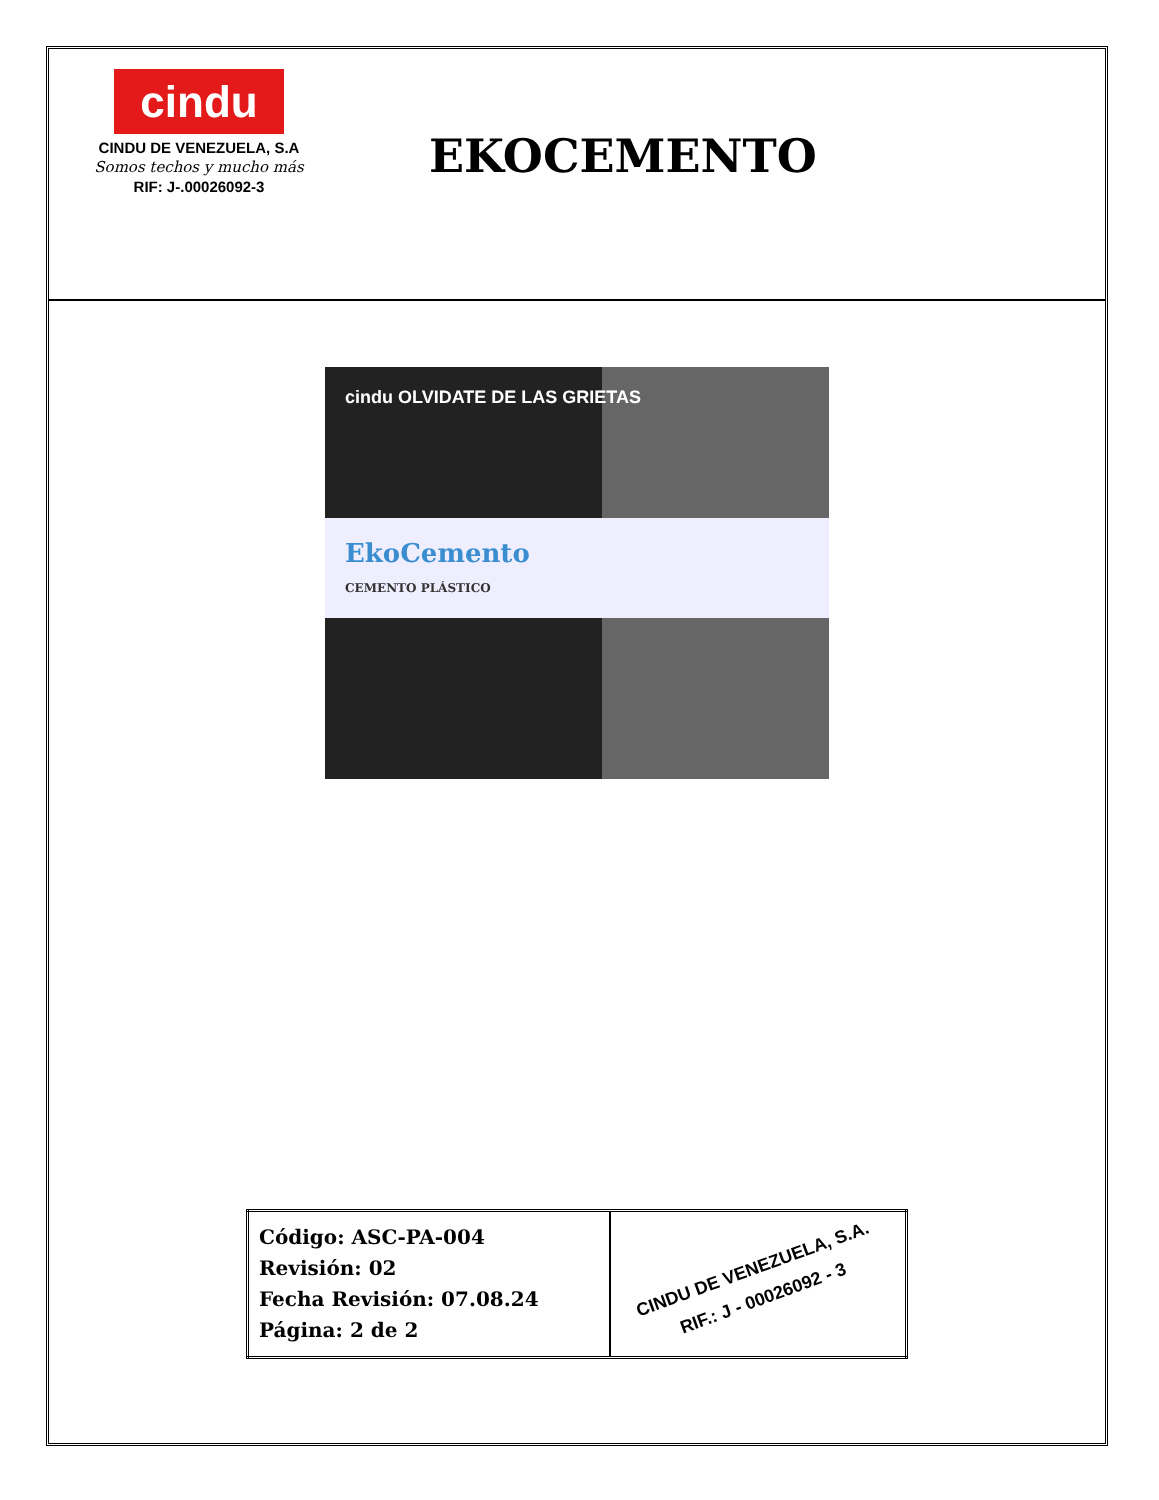cindu
CINDU DE VENEZUELA, S.A
Somos techos y mucho más
RIF: J-.00026092-3
EKOCEMENTO
cindu OLVIDATE DE LAS GRIETAS
EkoCemento
CEMENTO PLÁSTICO
| Código: ASC-PA-004 Revisión: 02 Fecha Revisión: 07.08.24 Página: 2 de 2 | CINDU DE VENEZUELA, S.A. RIF.: J - 00026092 - 3 |